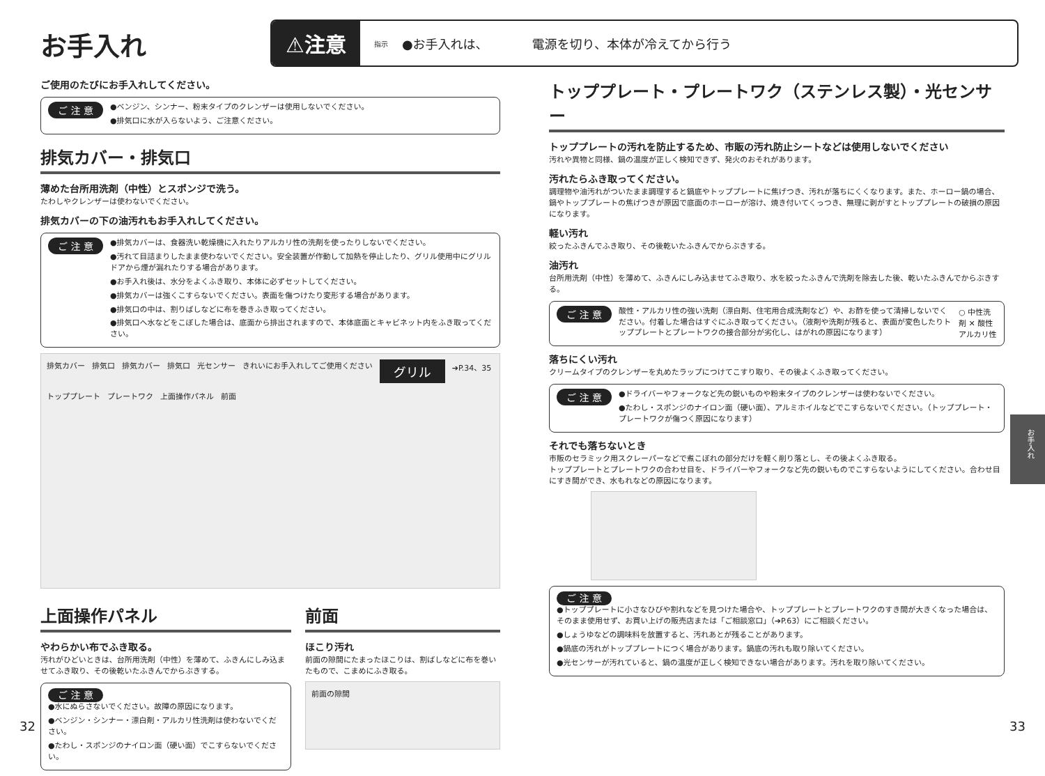⚠注意 指示 ●お手入れは、　　　　電源を切り、本体が冷えてから行う
お手入れ
ご使用のたびにお手入れしてください。
ご 注 意
●ベンジン、シンナー、粉末タイプのクレンザーは使用しないでください。
●排気口に水が入らないよう、ご注意ください。
排気カバー・排気口
薄めた台所用洗剤（中性）とスポンジで洗う。
たわしやクレンザーは使わないでください。
排気カバーの下の油汚れもお手入れしてください。
ご 注 意
●排気カバーは、食器洗い乾燥機に入れたりアルカリ性の洗剤を使ったりしないでください。
●汚れて目詰まりしたまま使わないでください。安全装置が作動して加熱を停止したり、グリル使用中にグリルドアから煙が漏れたりする場合があります。
●お手入れ後は、水分をよくふき取り、本体に必ずセットしてください。
●排気カバーは強くこすらないでください。表面を傷つけたり変形する場合があります。
●排気口の中は、割りばしなどに布を巻きふき取ってください。
●排気口へ水などをこぼした場合は、底面から排出されますので、本体底面とキャビネット内をふき取ってください。
排気カバー 排気口 排気カバー 排気口 光センサー きれいにお手入れしてご使用ください グリル ➔P.34、35 トッププレート プレートワク 上面操作パネル 前面
上面操作パネル
やわらかい布でふき取る。
汚れがひどいときは、台所用洗剤（中性）を薄めて、ふきんにしみ込ませてふき取り、その後乾いたふきんでからぶきする。
ご 注 意
●水にぬらさないでください。故障の原因になります。
●ベンジン・シンナー・漂白剤・アルカリ性洗剤は使わないでください。
●たわし・スポンジのナイロン面（硬い面）でこすらないでください。
前面
ほこり汚れ
前面の隙間にたまったほこりは、割ばしなどに布を巻いたもので、こまめにふき取る。
前面の隙間
トッププレート・プレートワク（ステンレス製）・光センサー
トッププレートの汚れを防止するため、市販の汚れ防止シートなどは使用しないでください
汚れや異物と同様、鍋の温度が正しく検知できず、発火のおそれがあります。
汚れたらふき取ってください。
調理物や油汚れがついたまま調理すると鍋底やトッププレートに焦げつき、汚れが落ちにくくなります。また、ホーロー鍋の場合、鍋やトッププレートの焦げつきが原因で底面のホーローが溶け、焼き付いてくっつき、無理に剥がすとトッププレートの破損の原因になります。
軽い汚れ
絞ったふきんでふき取り、その後乾いたふきんでからぶきする。
油汚れ
台所用洗剤（中性）を薄めて、ふきんにしみ込ませてふき取り、水を絞ったふきんで洗剤を除去した後、乾いたふきんでからぶきする。
ご 注 意
酸性・アルカリ性の強い洗剤（漂白剤、住宅用合成洗剤など）や、お酢を使って清掃しないでください。付着した場合はすぐにふき取ってください。（液剤や洗剤が残ると、表面が変色したりトッププレートとプレートワクの接合部分が劣化し、はがれの原因になります）
○ 中性洗剤 ✕ 酸性 アルカリ性
落ちにくい汚れ
クリームタイプのクレンザーを丸めたラップにつけてこすり取り、その後よくふき取ってください。
ご 注 意
●ドライバーやフォークなど先の鋭いものや粉末タイプのクレンザーは使わないでください。
●たわし・スポンジのナイロン面（硬い面）、アルミホイルなどでこすらないでください。（トッププレート・プレートワクが傷つく原因になります）
それでも落ちないとき
市販のセラミック用スクレーパーなどで煮こぼれの部分だけを軽く削り落とし、その後よくふき取る。
トッププレートとプレートワクの合わせ目を、ドライバーやフォークなど先の鋭いものでこすらないようにしてください。合わせ目にすき間ができ、水もれなどの原因になります。
ご 注 意
●トッププレートに小さなひびや割れなどを見つけた場合や、トッププレートとプレートワクのすき間が大きくなった場合は、そのまま使用せず、お買い上げの販売店または「ご相談窓口」（➔P.63）にご相談ください。
●しょうゆなどの調味料を放置すると、汚れあとが残ることがあります。
●鍋底の汚れがトッププレートにつく場合があります。鍋底の汚れも取り除いてください。
●光センサーが汚れていると、鍋の温度が正しく検知できない場合があります。汚れを取り除いてください。
お手入れ
32 33